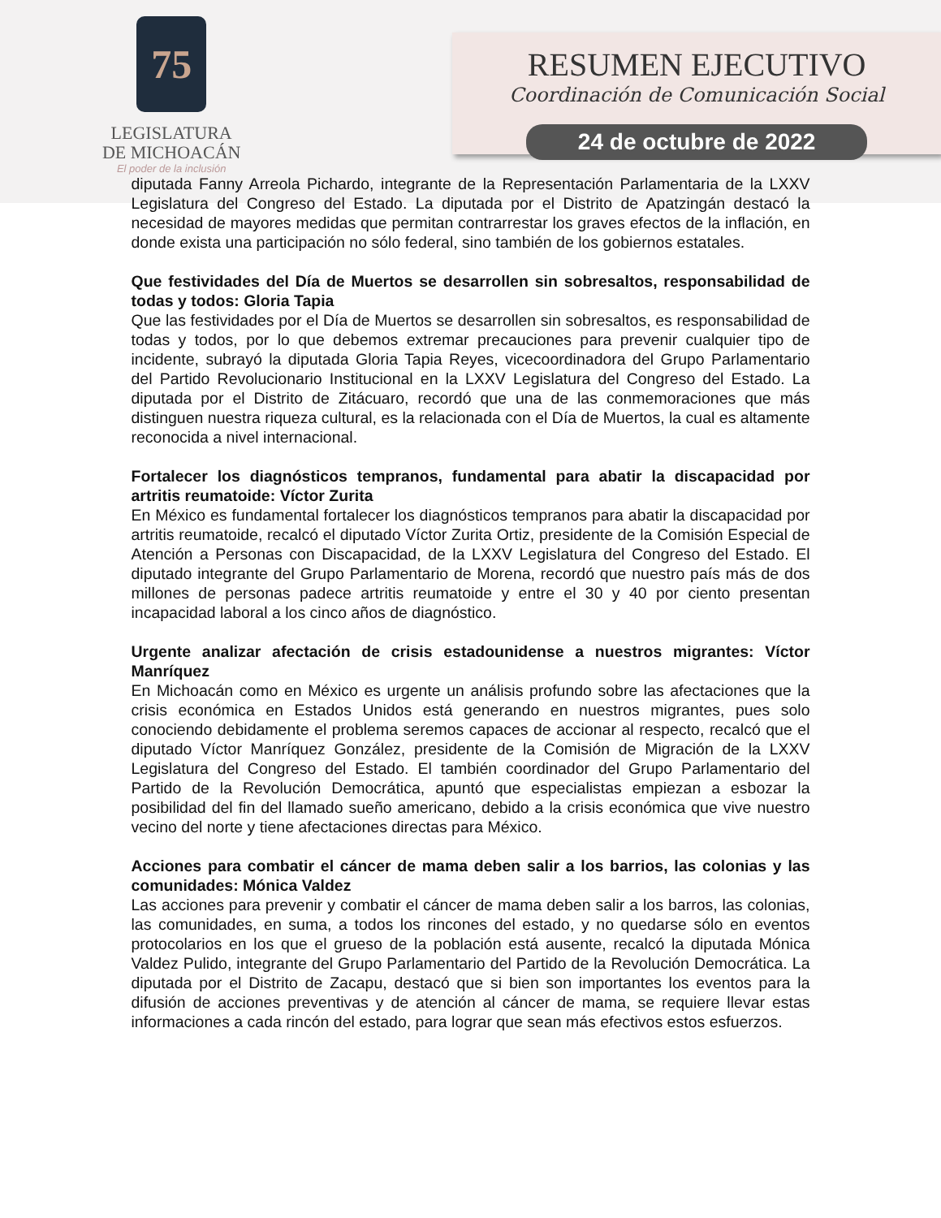75
LEGISLATURA
DE MICHOACÁN
El poder de la inclusión
RESUMEN EJECUTIVO
Coordinación de Comunicación Social
24 de octubre de 2022
diputada Fanny Arreola Pichardo, integrante de la Representación Parlamentaria de la LXXV Legislatura del Congreso del Estado. La diputada por el Distrito de Apatzingán destacó la necesidad de mayores medidas que permitan contrarrestar los graves efectos de la inflación, en donde exista una participación no sólo federal, sino también de los gobiernos estatales.
Que festividades del Día de Muertos se desarrollen sin sobresaltos, responsabilidad de todas y todos: Gloria Tapia
Que las festividades por el Día de Muertos se desarrollen sin sobresaltos, es responsabilidad de todas y todos, por lo que debemos extremar precauciones para prevenir cualquier tipo de incidente, subrayó la diputada Gloria Tapia Reyes, vicecoordinadora del Grupo Parlamentario del Partido Revolucionario Institucional en la LXXV Legislatura del Congreso del Estado. La diputada por el Distrito de Zitácuaro, recordó que una de las conmemoraciones que más distinguen nuestra riqueza cultural, es la relacionada con el Día de Muertos, la cual es altamente reconocida a nivel internacional.
Fortalecer los diagnósticos tempranos, fundamental para abatir la discapacidad por artritis reumatoide: Víctor Zurita
En México es fundamental fortalecer los diagnósticos tempranos para abatir la discapacidad por artritis reumatoide, recalcó el diputado Víctor Zurita Ortiz, presidente de la Comisión Especial de Atención a Personas con Discapacidad, de la LXXV Legislatura del Congreso del Estado. El diputado integrante del Grupo Parlamentario de Morena, recordó que nuestro país más de dos millones de personas padece artritis reumatoide y entre el 30 y 40 por ciento presentan incapacidad laboral a los cinco años de diagnóstico.
Urgente analizar afectación de crisis estadounidense a nuestros migrantes: Víctor Manríquez
En Michoacán como en México es urgente un análisis profundo sobre las afectaciones que la crisis económica en Estados Unidos está generando en nuestros migrantes, pues solo conociendo debidamente el problema seremos capaces de accionar al respecto, recalcó que el diputado Víctor Manríquez González, presidente de la Comisión de Migración de la LXXV Legislatura del Congreso del Estado. El también coordinador del Grupo Parlamentario del Partido de la Revolución Democrática, apuntó que especialistas empiezan a esbozar la posibilidad del fin del llamado sueño americano, debido a la crisis económica que vive nuestro vecino del norte y tiene afectaciones directas para México.
Acciones para combatir el cáncer de mama deben salir a los barrios, las colonias y las comunidades: Mónica Valdez
Las acciones para prevenir y combatir el cáncer de mama deben salir a los barros, las colonias, las comunidades, en suma, a todos los rincones del estado, y no quedarse sólo en eventos protocolarios en los que el grueso de la población está ausente, recalcó la diputada Mónica Valdez Pulido, integrante del Grupo Parlamentario del Partido de la Revolución Democrática. La diputada por el Distrito de Zacapu, destacó que si bien son importantes los eventos para la difusión de acciones preventivas y de atención al cáncer de mama, se requiere llevar estas informaciones a cada rincón del estado, para lograr que sean más efectivos estos esfuerzos.